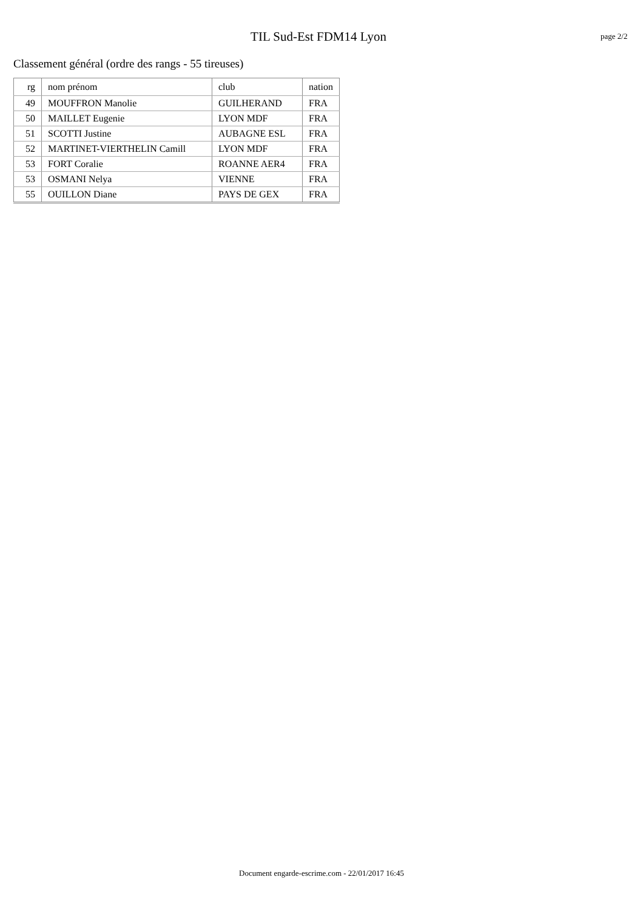TIL Sud-Est FDM14 Lyon
page 2/2
Classement général (ordre des rangs - 55 tireuses)
| rg | nom prénom | club | nation |
| --- | --- | --- | --- |
| 49 | MOUFFRON Manolie | GUILHERAND | FRA |
| 50 | MAILLET Eugenie | LYON MDF | FRA |
| 51 | SCOTTI Justine | AUBAGNE ESL | FRA |
| 52 | MARTINET-VIERTHELIN Camill | LYON MDF | FRA |
| 53 | FORT Coralie | ROANNE AER4 | FRA |
| 53 | OSMANI Nelya | VIENNE | FRA |
| 55 | OUILLON Diane | PAYS DE GEX | FRA |
Document engarde-escrime.com - 22/01/2017 16:45